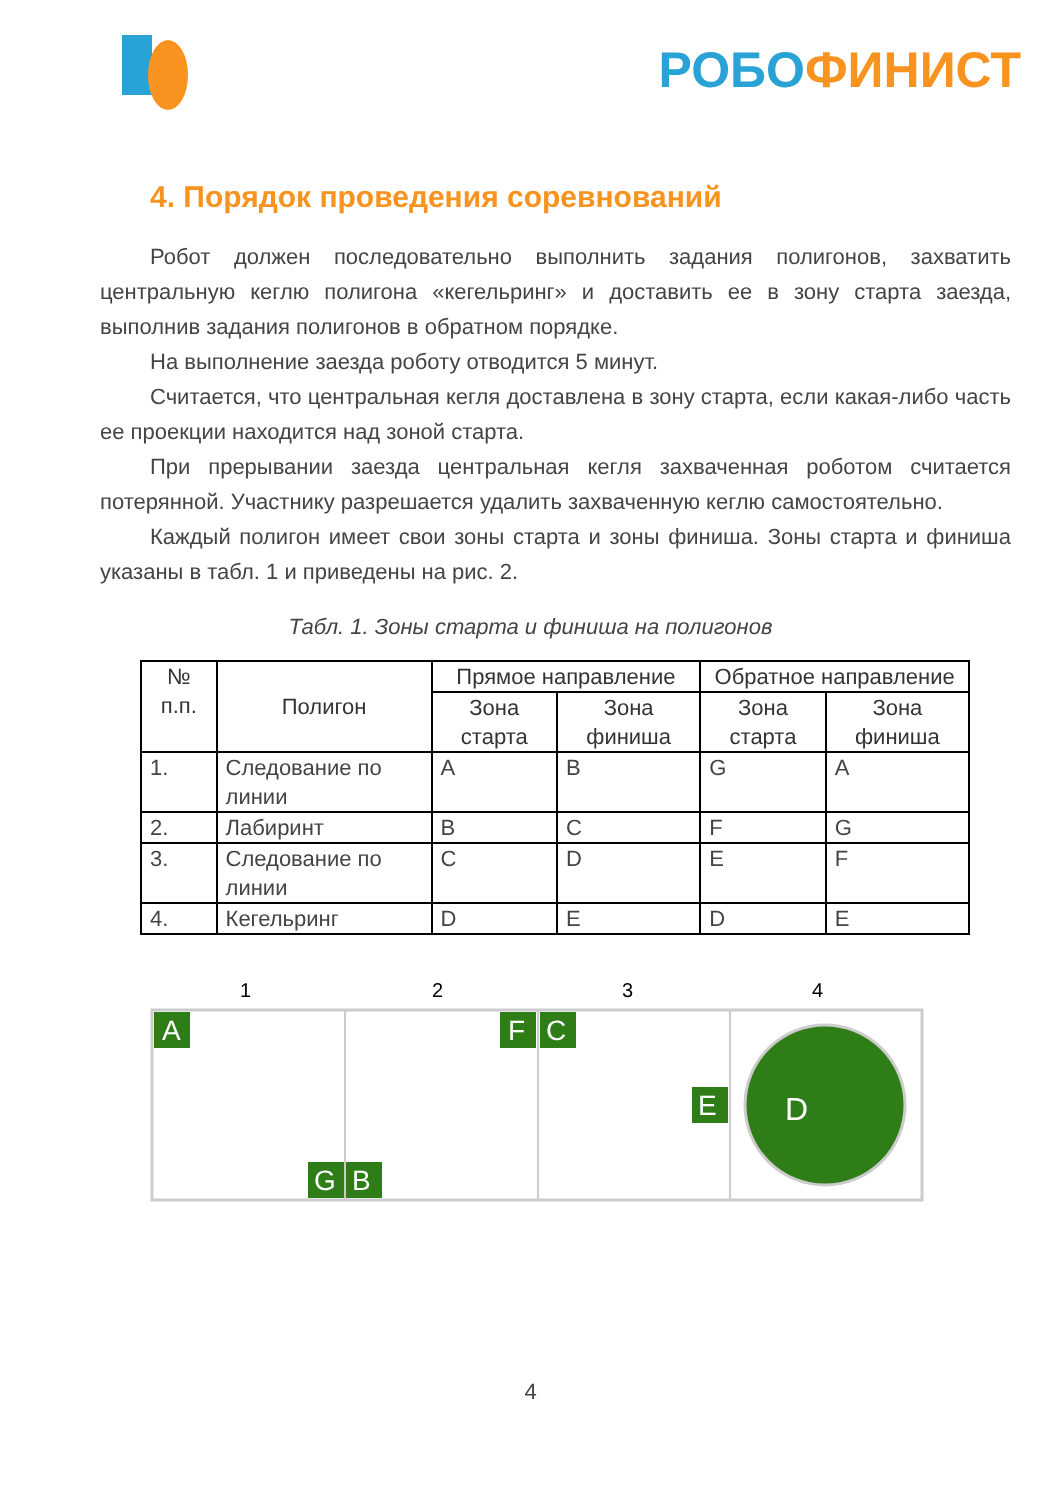РОБО ФИНИСТ
4. Порядок проведения соревнований
Робот должен последовательно выполнить задания полигонов, захватить центральную кеглю полигона «кегельринг» и доставить ее в зону старта заезда, выполнив задания полигонов в обратном порядке.
На выполнение заезда роботу отводится 5 минут.
Считается, что центральная кегля доставлена в зону старта, если какая-либо часть ее проекции находится над зоной старта.
При прерывании заезда центральная кегля захваченная роботом считается потерянной. Участнику разрешается удалить захваченную кеглю самостоятельно.
Каждый полигон имеет свои зоны старта и зоны финиша. Зоны старта и финиша указаны в табл. 1 и приведены на рис. 2.
Табл. 1. Зоны старта и финиша на полигонов
| № п.п. | Полигон | Прямое направление | | Обратное направление | |
| --- | --- | --- | --- | --- | --- |
| | | Зона старта | Зона финиша | Зона старта | Зона финиша |
| 1. | Следование по линии | A | B | G | A |
| 2. | Лабиринт | B | C | F | G |
| 3. | Следование по линии | C | D | E | F |
| 4. | Кегельринг | D | E | D | E |
1
2
3
4
A
G
B
F
C
E
D
4